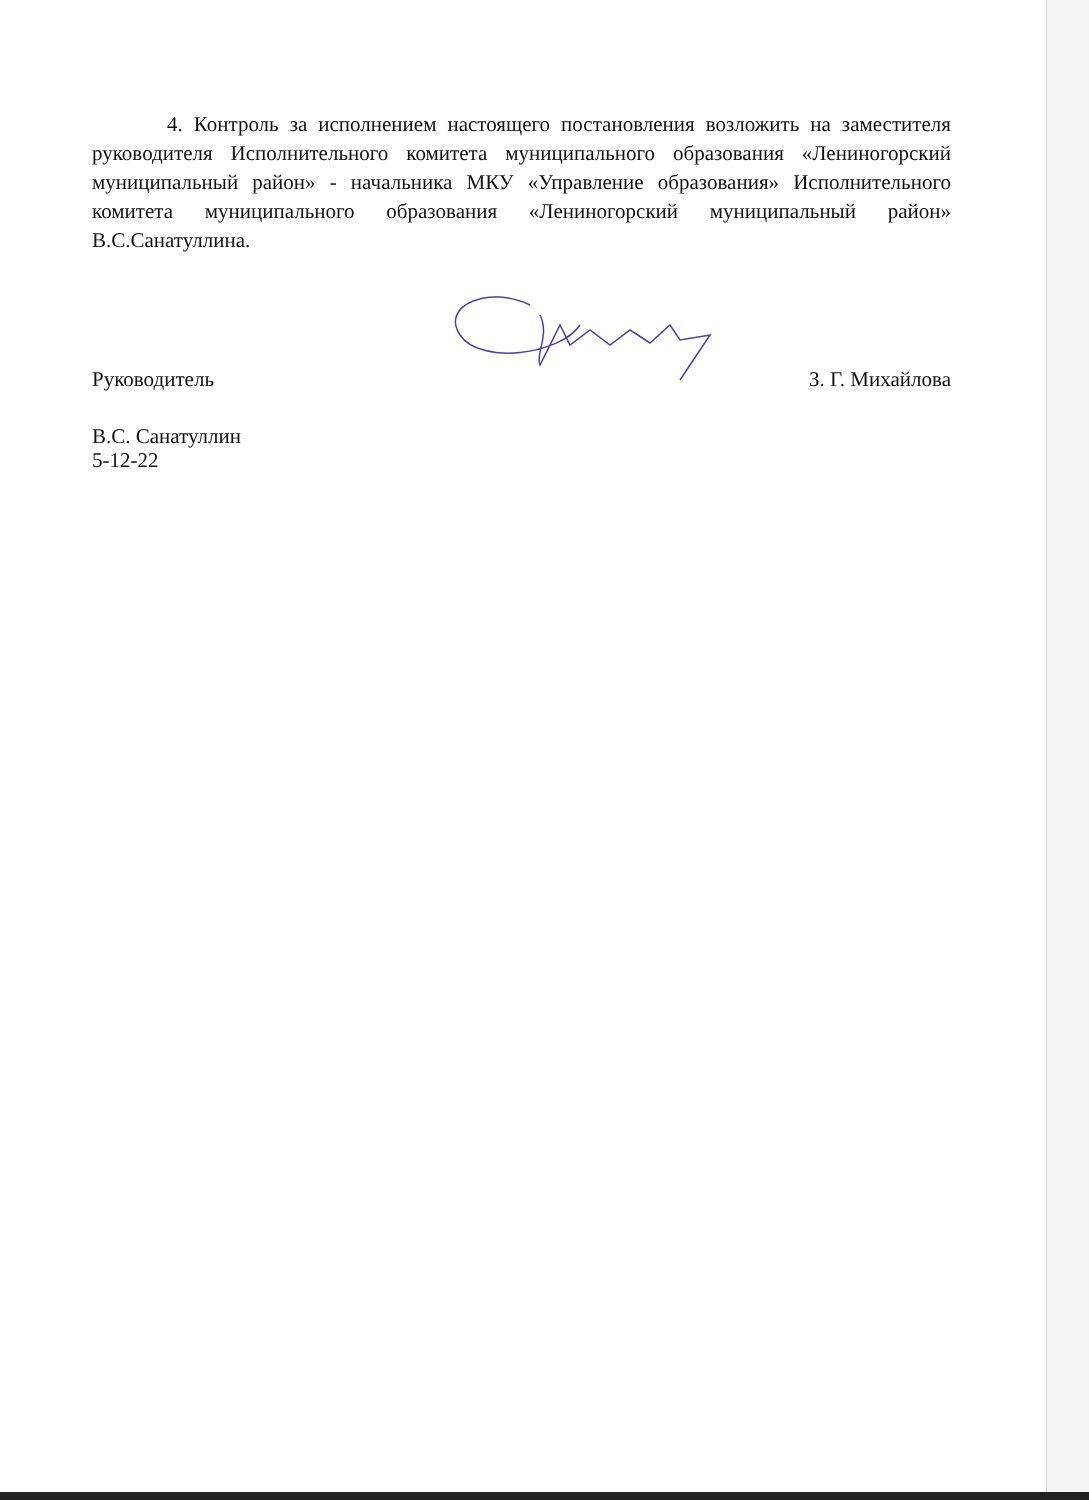4. Контроль за исполнением настоящего постановления возложить на заместителя руководителя Исполнительного комитета муниципального образования «Лениногорский муниципальный район» - начальника МКУ «Управление образования» Исполнительного комитета муниципального образования «Лениногорский муниципальный район» В.С.Санатуллина.
Руководитель З. Г. Михайлова
В.С. Санатуллин
5-12-22